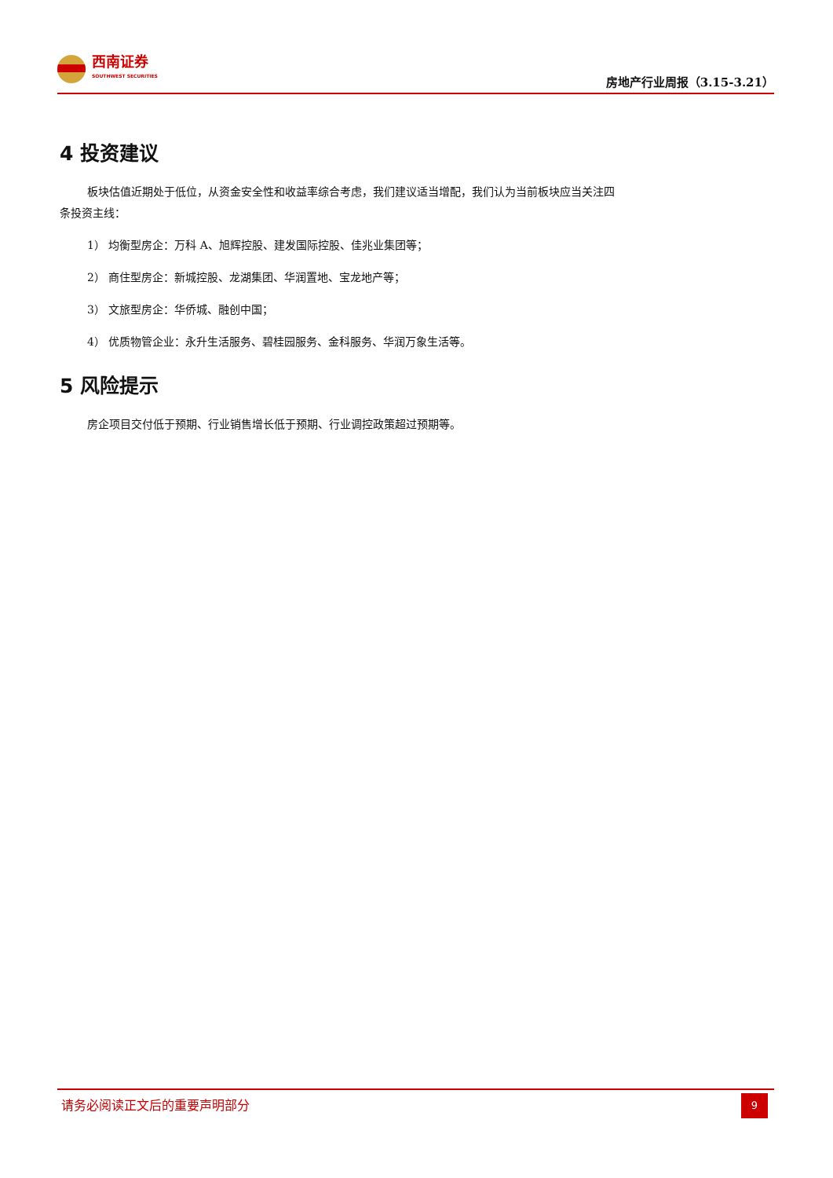西南证券
SOUTHWEST SECURITIES
房地产行业周报（3.15-3.21）
4 投资建议
板块估值近期处于低位，从资金安全性和收益率综合考虑，我们建议适当增配，我们认为当前板块应当关注四条投资主线：
1） 均衡型房企：万科 A、旭辉控股、建发国际控股、佳兆业集团等；
2） 商住型房企：新城控股、龙湖集团、华润置地、宝龙地产等；
3） 文旅型房企：华侨城、融创中国；
4） 优质物管企业：永升生活服务、碧桂园服务、金科服务、华润万象生活等。
5 风险提示
房企项目交付低于预期、行业销售增长低于预期、行业调控政策超过预期等。
请务必阅读正文后的重要声明部分
9